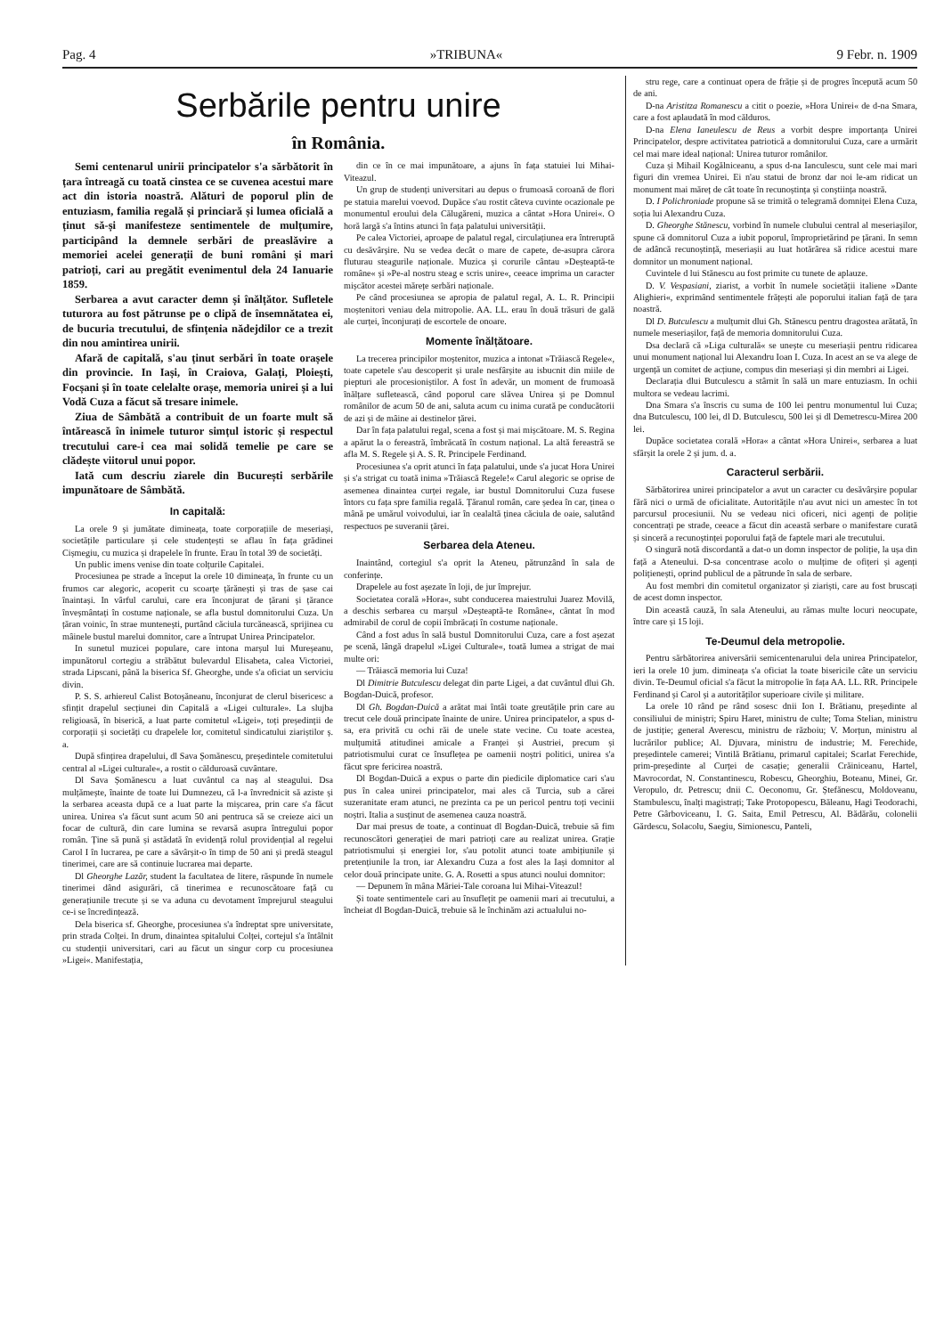Pag. 4 »TRIBUNA« 9 Febr. n. 1909
Serbările pentru unire
în România.
Semi centenarul unirii principatelor s'a sărbătorit în țara întreagă cu toată cinstea ce se cuvenea acestui mare act din istoria noastră. Alături de poporul plin de entuziasm, familia regală și princiară și lumea oficială a ținut să-și manifesteze sentimentele de mulțumire, participând la demnele serbări de preaslăvire a memoriei acelei generații de buni români și mari patrioți, cari au pregătit evenimentul dela 24 Ianuarie 1859.
Serbarea a avut caracter demn și înălțător. Sufletele tuturora au fost pătrunse pe o clipă de însemnătatea ei, de bucuria trecutului, de sfințenia nădejdilor ce a trezit din nou amintirea unirii.
Afară de capitală, s'au ținut serbări în toate orașele din provincie. In Iași, în Craiova, Galați, Ploiești, Focșani și în toate celelalte orașe, memoria unirei și a lui Vodă Cuza a făcut să tresare inimele.
Ziua de Sâmbătă a contribuit de un foarte mult să întărească în inimele tuturor simțul istoric și respectul trecutului care-i cea mai solidă temelie pe care se clădește viitorul unui popor.
Iată cum descriu ziarele din București serbările impunătoare de Sâmbătă.
In capitală:
La orele 9 și jumătate dimineața, toate corporațiile de meseriași, societățile particulare și cele studențești se aflau în fața grădinei Cișmegiu, cu muzica și drapelele în frunte. Erau în total 39 de societăți.
Un public imens venise din toate colțurile Capitalei.
Procesiunea pe strade a început la orele 10 dimineața, în frunte cu un frumos car alegoric, acoperit cu scoarțe țărănești și tras de șase cai înaintași. In vârful carului, care era înconjurat de țărani și țărance înveșmântați în costume naționale, se afla bustul domnitorului Cuza. Un țăran voinic, în strae muntenești, purtând căciula turcănească, sprijinea cu mâinele bustul marelui domnitor, care a întrupat Unirea Principatelor.
In sunetul muzicei populare, care intona marșul lui Mureșeanu, impunătorul cortegiu a străbătut bulevardul Elisabeta, calea Victoriei, strada Lipscani, până la biserica Sf. Gheorghe, unde s'a oficiat un serviciu divin.
P. S. S. arhiereul Calist Botoșăneanu, înconjurat de clerul bisericesc a sfințit drapelul secțiunei din Capitală a «Ligei culturale». La slujba religioasă, în biserică, a luat parte comitetul «Ligei», toți președinții de corporații și societăți cu drapelele lor, comitetul sindicatului ziariștilor ș. a.
După sfințirea drapelului, dl Sava Șomănescu, președintele comitetului central al »Ligei culturale«, a rostit o călduroasă cuvântare.
Dl Sava Șomănescu a luat cuvântul ca naș al steagului. Dsa mulțămește, înainte de toate lui Dumnezeu, că l-a învrednicit să aziste și la serbarea aceasta după ce a luat parte la mișcarea, prin care s'a făcut unirea. Unirea s'a făcut sunt acum 50 ani pentruca să se creieze aici un focar de cultură, din care lumina se revarsă asupra întregului popor român. Ține să pună și astădată în evidență rolul providențial al regelui Carol I în lucrarea, pe care a săvârșit-o în timp de 50 ani și predă steagul tinerimei, care are să continuie lucrarea mai departe.
Dl Gheorghe Lazăr, student la facultatea de litere, răspunde în numele tinerimei dând asigurări, că tinerimea e recunoscătoare față cu generațiunile trecute și se va aduna cu devotament împrejurul steagului ce-i se încredințează.
Dela biserica sf. Gheorghe, procesiunea s'a îndreptat spre universitate, prin strada Colței. In drum, dinaintea spitalului Colței, cortejul s'a întâlnit cu studenții universitari, cari au făcut un singur corp cu procesiunea »Ligei«. Manifestația,
din ce în ce mai impunătoare, a ajuns în fața statuiei lui Mihai-Viteazul.
Un grup de studenți universitari au depus o frumoasă coroană de flori pe statuia marelui voevod. Dupăce s'au rostit câteva cuvinte ocazionale pe monumentul eroului dela Călugăreni, muzica a cântat »Hora Unirei«. O horă largă s'a întins atunci în fața palatului universității.
Pe calea Victoriei, aproape de palatul regal, circulațiunea era întreruptă cu desăvârșire. Nu se vedea decât o mare de capete, de-asupra cărora fluturau steagurile naționale. Muzica și corurile cântau »Deșteaptă-te române« și »Pe-al nostru steag e scris unire«, ceeace imprima un caracter mișcător acestei mărețe serbări naționale.
Pe când procesiunea se apropia de palatul regal, A. L. R. Principii moștenitori veniau dela mitropolie. AA. LL. erau în două trăsuri de gală ale curței, înconjurați de escortele de onoare.
Momente înălțătoare.
La trecerea principilor moștenitor, muzica a intonat »Trăiască Regele«, toate capetele s'au descoperit și urale nesfârșite au isbucnit din miile de piepturi ale procesioniștilor. A fost în adevăr, un moment de frumoasă înălțare sufletească, când poporul care slăvea Unirea și pe Domnul românilor de acum 50 de ani, saluta acum cu inima curată pe conducătorii de azi și de mâine ai destinelor țărei.
Dar în fața palatului regal, scena a fost și mai mișcătoare. M. S. Regina a apărut la o fereastră, îmbrăcată în costum național. La altă fereastră se afla M. S. Regele și A. S. R. Principele Ferdinand.
Procesiunea s'a oprit atunci în fața palatului, unde s'a jucat Hora Unirei și s'a strigat cu toată inima »Trăiască Regele!« Carul alegoric se oprise de asemenea dinaintea curței regale, iar bustul Domnitorului Cuza fusese întors cu fața spre familia regală. Țăranul român, care ședea în car, ținea o mână pe umărul voivodului, iar în cealaltă ținea căciula de oaie, salutând respectuos pe suveranii țărei.
Serbarea dela Ateneu.
Inaintând, cortegiul s'a oprit la Ateneu, pătrunzând în sala de conferințe.
Drapelele au fost așezate în loji, de jur împrejur.
Societatea corală »Hora«, subt conducerea maiestrului Juarez Movilă, a deschis serbarea cu marșul »Deșteaptă-te Române«, cântat în mod admirabil de corul de copii îmbrăcați în costume naționale.
Când a fost adus în sală bustul Domnitorului Cuza, care a fost așezat pe scenă, lângă drapelul »Ligei Culturale«, toată lumea a strigat de mai multe ori:
— Trăiască memoria lui Cuza!
Dl Dimitrie Butculescu delegat din parte Ligei, a dat cuvântul dlui Gh. Bogdan-Duică, profesor.
Dl Gh. Bogdan-Duică a arătat mai întâi toate greutățile prin care au trecut cele două principate înainte de unire. Unirea principatelor, a spus d-sa, era privită cu ochi răi de unele state vecine. Cu toate acestea, mulțumită atitudinei amicale a Franței și Austriei, precum și patriotismului curat ce însuflețea pe oamenii noștri politici, unirea s'a făcut spre fericirea noastră.
Dl Bogdan-Duică a expus o parte din piedicile diplomatice cari s'au pus în calea unirei principatelor, mai ales că Turcia, sub a cărei suzeranitate eram atunci, ne prezinta ca pe un pericol pentru toți vecinii noștri. Italia a susținut de asemenea cauza noastră.
Dar mai presus de toate, a continuat dl Bogdan-Duică, trebuie să fim recunoscători generației de mari patrioți care au realizat unirea. Grație patriotismului și energiei lor, s'au potolit atunci toate ambițiunile și pretențiunile la tron, iar Alexandru Cuza a fost ales la Iași domnitor al celor două principate unite. G. A. Rosetti a spus atunci noului domnitor:
— Depunem în mâna Măriei-Tale coroana lui Mihai-Viteazul!
Și toate sentimentele cari au însuflețit pe oamenii mari ai trecutului, a încheiat dl Bogdan-Duică, trebuie să le închinăm azi actualului no-
stru rege, care a continuat opera de frăție și de progres începută acum 50 de ani.
D-na Aristitza Romanescu a citit o poezie, »Hora Unirei« de d-na Smara, care a fost aplaudată în mod călduros.
D-na Elena Ianeulescu de Reus a vorbit despre importanța Unirei Principatelor, despre activitatea patriotică a domnitorului Cuza, care a urmărit cel mai mare ideal național: Unirea tuturor românilor.
Cuza și Mihail Kogălniceanu, a spus d-na Ianculescu, sunt cele mai mari figuri din vremea Unirei. Ei n'au statui de bronz dar noi le-am ridicat un monument mai măreț de cât toate în recunoștința și conștiința noastră.
D. I Polichroniade propune să se trimită o telegramă domniței Elena Cuza, soția lui Alexandru Cuza.
D. Gheorghe Stănescu, vorbind în numele clubului central al meseriașilor, spune că domnitorul Cuza a iubit poporul, împroprietărind pe țărani. In semn de adâncă recunoștință, meseriașii au luat hotărârea să ridice acestui mare domnitor un monument național.
Cuvintele d lui Stănescu au fost primite cu tunete de aplauze.
D. V. Vespasiani, ziarist, a vorbit în numele societății italiene »Dante Alighieri«, exprimând sentimentele frățești ale poporului italian față de țara noastră.
Dl D. Butculescu a mulțumit dlui Gh. Stănescu pentru dragostea arătată, în numele meseriașilor, față de memoria domnitorului Cuza.
Dsa declară că »Liga culturală« se unește cu meseriașii pentru ridicarea unui monument național lui Alexandru Ioan I. Cuza. In acest an se va alege de urgență un comitet de acțiune, compus din meseriași și din membri ai Ligei.
Declarația dlui Butculescu a stârnit în sală un mare entuziasm. In ochii multora se vedeau lacrimi.
Dna Smara s'a înscris cu suma de 100 lei pentru monumentul lui Cuza; dna Butculescu, 100 lei, dl D. Butculescu, 500 lei și dl Demetrescu-Mirea 200 lei.
Dupăce societatea corală »Hora« a cântat »Hora Unirei«, serbarea a luat sfârșit la orele 2 și jum. d. a.
Caracterul serbării.
Sărbătorirea unirei principatelor a avut un caracter cu desăvârșire popular fără nici o urmă de oficialitate. Autoritățile n'au avut nici un amestec în tot parcursul procesiunii. Nu se vedeau nici oficeri, nici agenți de poliție concentrați pe strade, ceeace a făcut din această serbare o manifestare curată și sinceră a recunoștinței poporului față de faptele mari ale trecutului.
O singură notă discordantă a dat-o un domn inspector de poliție, la ușa din față a Ateneului. D-sa concentrase acolo o mulțime de ofițeri și agenți polițienești, oprind publicul de a pătrunde în sala de serbare.
Au fost membri din comitetul organizator și ziariști, care au fost bruscați de acest domn inspector.
Din această cauză, în sala Ateneului, au rămas multe locuri neocupate, între care și 15 loji.
Te-Deumul dela metropolie.
Pentru sărbătorirea aniversării semicentenarului dela unirea Principatelor, ieri la orele 10 jum. dimineața s'a oficiat la toate bisericile câte un serviciu divin. Te-Deumul oficial s'a făcut la mitropolie în fața AA. LL. RR. Principele Ferdinand și Carol și a autorităților superioare civile și militare.
La orele 10 rând pe rând sosesc dnii Ion I. Brătianu, președinte al consiliului de miniștri; Spiru Haret, ministru de culte; Toma Stelian, ministru de justiție; general Averescu, ministru de războiu; V. Morțun, ministru al lucrărilor publice; Al. Djuvara, ministru de industrie; M. Ferechide, președintele camerei; Vintilă Brătianu, primarul capitalei; Scarlat Ferechide, prim-președinte al Curței de casație; generalii Crăiniceanu, Hartel, Mavrocordat, N. Constantinescu, Robescu, Gheorghiu, Boteanu, Minei, Gr. Veropulo, dr. Petrescu; dnii C. Oeconomu, Gr. Ștefănescu, Moldoveanu, Stambulescu, înalți magistrați; Take Protopopescu, Băleanu, Hagi Teodorachi, Petre Gârboviceanu, I. G. Saita, Emil Petrescu, Al. Bădărău, colonelii Gărdescu, Solacolu, Saegiu, Simionescu, Panteli,